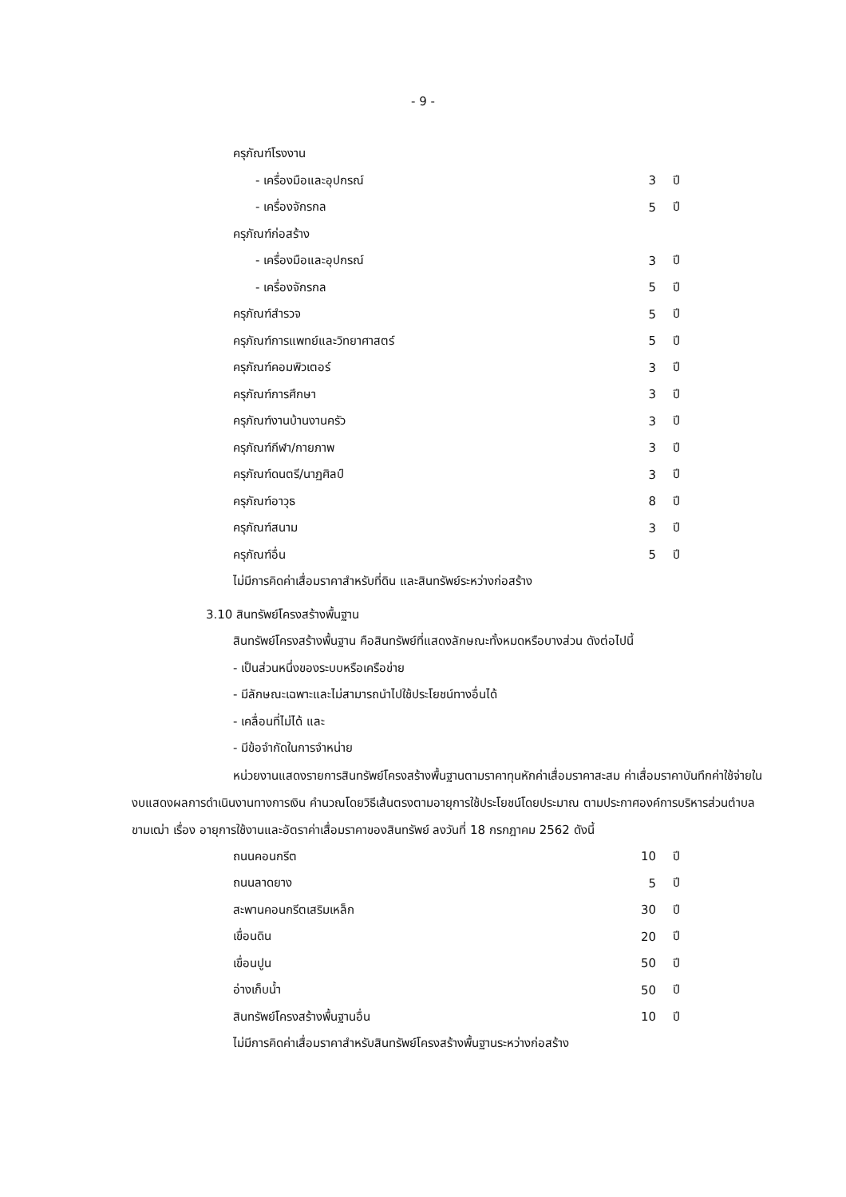- 9 -
| ครุภัณฑ์โรงงาน | | |
| - เครื่องมือและอุปกรณ์ | 3 | ปี |
| - เครื่องจักรกล | 5 | ปี |
| ครุภัณฑ์ก่อสร้าง | | |
| - เครื่องมือและอุปกรณ์ | 3 | ปี |
| - เครื่องจักรกล | 5 | ปี |
| ครุภัณฑ์สำรวจ | 5 | ปี |
| ครุภัณฑ์การแพทย์และวิทยาศาสตร์ | 5 | ปี |
| ครุภัณฑ์คอมพิวเตอร์ | 3 | ปี |
| ครุภัณฑ์การศึกษา | 3 | ปี |
| ครุภัณฑ์งานบ้านงานครัว | 3 | ปี |
| ครุภัณฑ์กีฬา/กายภาพ | 3 | ปี |
| ครุภัณฑ์ดนตรี/นาฏศิลป์ | 3 | ปี |
| ครุภัณฑ์อาวุธ | 8 | ปี |
| ครุภัณฑ์สนาม | 3 | ปี |
| ครุภัณฑ์อื่น | 5 | ปี |
ไม่มีการคิดค่าเสื่อมราคาสำหรับที่ดิน และสินทรัพย์ระหว่างก่อสร้าง
3.10 สินทรัพย์โครงสร้างพื้นฐาน
สินทรัพย์โครงสร้างพื้นฐาน คือสินทรัพย์ที่แสดงลักษณะทั้งหมดหรือบางส่วน ดังต่อไปนี้
- เป็นส่วนหนึ่งของระบบหรือเครือข่าย
- มีลักษณะเฉพาะและไม่สามารถนำไปใช้ประโยชน์ทางอื่นได้
- เคลื่อนที่ไม่ได้ และ
- มีข้อจำกัดในการจำหน่าย
หน่วยงานแสดงรายการสินทรัพย์โครงสร้างพื้นฐานตามราคาทุนหักค่าเสื่อมราคาสะสม ค่าเสื่อมราคาบันทึกค่าใช้จ่ายในงบแสดงผลการดำเนินงานทางการเงิน คำนวณโดยวิธีเส้นตรงตามอายุการใช้ประโยชน์โดยประมาณ ตามประกาศองค์การบริหารส่วนตำบลขามเฒ่า เรื่อง อายุการใช้งานและอัตราค่าเสื่อมราคาของสินทรัพย์ ลงวันที่ 18 กรกฎาคม 2562 ดังนี้
| ถนนคอนกรีต | 10 | ปี |
| ถนนลาดยาง | 5 | ปี |
| สะพานคอนกรีตเสริมเหล็ก | 30 | ปี |
| เขื่อนดิน | 20 | ปี |
| เขื่อนปูน | 50 | ปี |
| อ่างเก็บน้ำ | 50 | ปี |
| สินทรัพย์โครงสร้างพื้นฐานอื่น | 10 | ปี |
ไม่มีการคิดค่าเสื่อมราคาสำหรับสินทรัพย์โครงสร้างพื้นฐานระหว่างก่อสร้าง